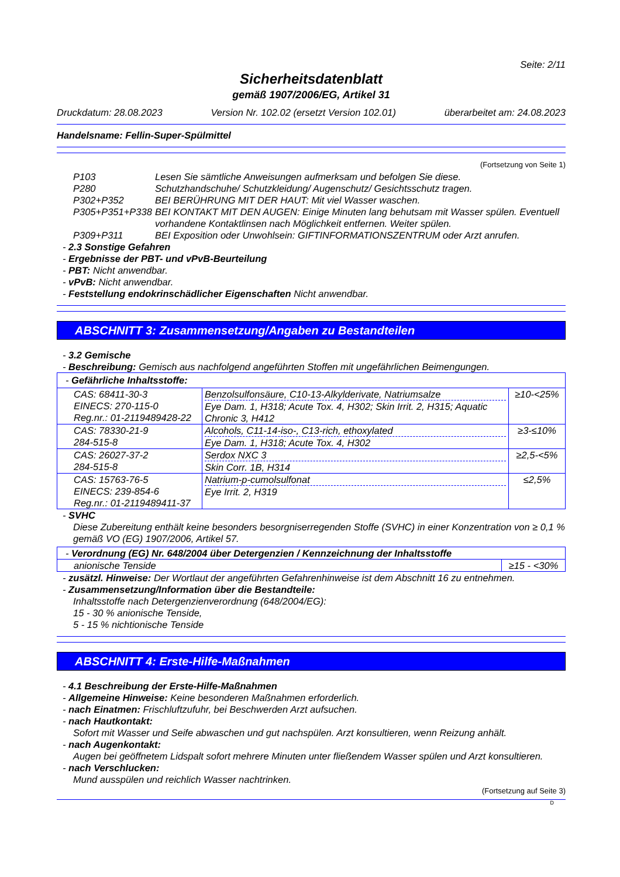Seite: 2/11
Sicherheitsdatenblatt
gemäß 1907/2006/EG, Artikel 31
Druckdatum: 28.08.2023 Version Nr. 102.02 (ersetzt Version 102.01) überarbeitet am: 24.08.2023
Handelsname: Fellin-Super-Spülmittel
(Fortsetzung von Seite 1)
| P103 | Lesen Sie sämtliche Anweisungen aufmerksam und befolgen Sie diese. |
| P280 | Schutzhandschuhe/ Schutzkleidung/ Augenschutz/ Gesichtsschutz tragen. |
| P302+P352 | BEI BERÜHRUNG MIT DER HAUT: Mit viel Wasser waschen. |
| P305+P351+P338 | BEI KONTAKT MIT DEN AUGEN: Einige Minuten lang behutsam mit Wasser spülen. Eventuell vorhandene Kontaktlinsen nach Möglichkeit entfernen. Weiter spülen. |
| P309+P311 | BEI Exposition oder Unwohlsein: GIFTINFORMATIONSZENTRUM oder Arzt anrufen. |
- 2.3 Sonstige Gefahren
- Ergebnisse der PBT- und vPvB-Beurteilung
- PBT: Nicht anwendbar.
- vPvB: Nicht anwendbar.
- Feststellung endokrinschädlicher Eigenschaften Nicht anwendbar.
ABSCHNITT 3: Zusammensetzung/Angaben zu Bestandteilen
- 3.2 Gemische
- Beschreibung: Gemisch aus nachfolgend angeführten Stoffen mit ungefährlichen Beimengungen.
| - Gefährliche Inhaltsstoffe: | | |
| CAS: 68411-30-3 EINECS: 270-115-0 Reg.nr.: 01-2119489428-22 | Benzolsulfonsäure, C10-13-Alkylderivate, Natriumsalze Eye Dam. 1, H318; Acute Tox. 4, H302; Skin Irrit. 2, H315; Aquatic Chronic 3, H412 | ≥10-<25% |
| CAS: 78330-21-9 284-515-8 | Alcohols, C11-14-iso-, C13-rich, ethoxylated Eye Dam. 1, H318; Acute Tox. 4, H302 | ≥3-≤10% |
| CAS: 26027-37-2 284-515-8 | Serdox NXC 3 Skin Corr. 1B, H314 | ≥2,5-<5% |
| CAS: 15763-76-5 EINECS: 239-854-6 Reg.nr.: 01-2119489411-37 | Natrium-p-cumolsulfonat Eye Irrit. 2, H319 | ≤2,5% |
- SVHC
Diese Zubereitung enthält keine besonders besorgniserregenden Stoffe (SVHC) in einer Konzentration von ≥ 0,1 % gemäß VO (EG) 1907/2006, Artikel 57.
| - Verordnung (EG) Nr. 648/2004 über Detergenzien / Kennzeichnung der Inhaltsstoffe | |
| anionische Tenside | ≥15 - <30% |
- zusätzl. Hinweise: Der Wortlaut der angeführten Gefahrenhinweise ist dem Abschnitt 16 zu entnehmen.
- Zusammensetzung/Information über die Bestandteile:
Inhaltsstoffe nach Detergenzienverordnung (648/2004/EG):
15 - 30 % anionische Tenside,
5 - 15 % nichtionische Tenside
ABSCHNITT 4: Erste-Hilfe-Maßnahmen
- 4.1 Beschreibung der Erste-Hilfe-Maßnahmen
- Allgemeine Hinweise: Keine besonderen Maßnahmen erforderlich.
- nach Einatmen: Frischluftzufuhr, bei Beschwerden Arzt aufsuchen.
- nach Hautkontakt:
Sofort mit Wasser und Seife abwaschen und gut nachspülen. Arzt konsultieren, wenn Reizung anhält.
- nach Augenkontakt:
Augen bei geöffnetem Lidspalt sofort mehrere Minuten unter fließendem Wasser spülen und Arzt konsultieren.
- nach Verschlucken:
Mund ausspülen und reichlich Wasser nachtrinken.
(Fortsetzung auf Seite 3)
D